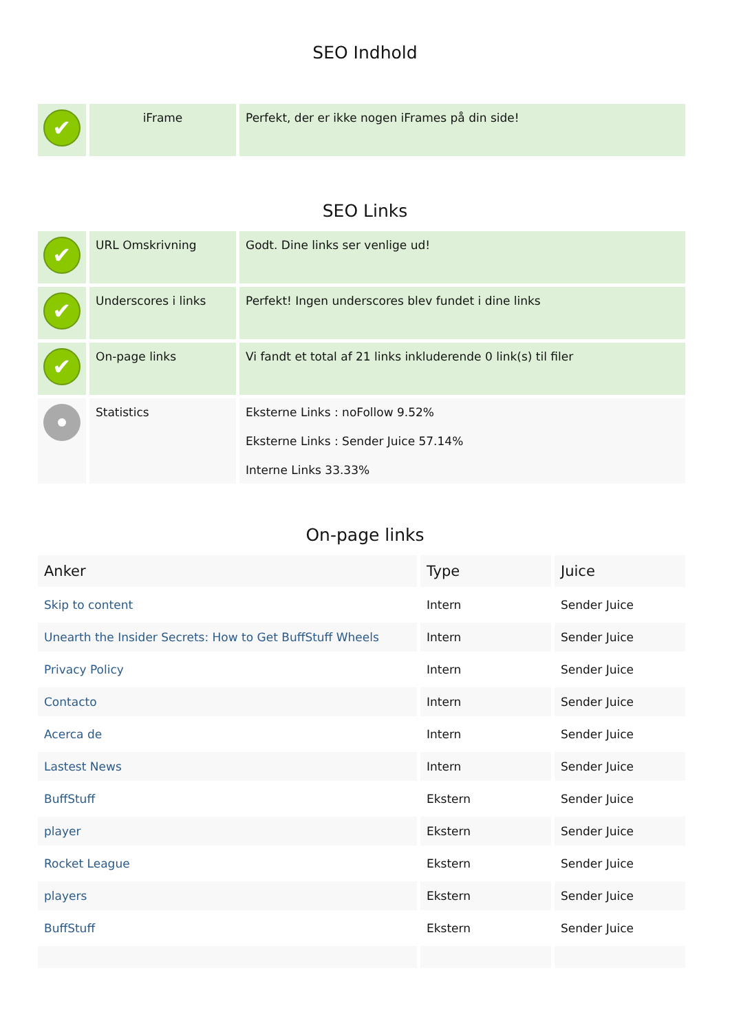SEO Indhold
| ✔ | iFrame | Perfekt, der er ikke nogen iFrames på din side! |
SEO Links
| ✔ | URL Omskrivning | Godt. Dine links ser venlige ud! |
| ✔ | Underscores i links | Perfekt! Ingen underscores blev fundet i dine links |
| ✔ | On-page links | Vi fandt et total af 21 links inkluderende 0 link(s) til filer |
| | Statistics | Eksterne Links : noFollow 9.52% Eksterne Links : Sender Juice 57.14% Interne Links 33.33% |
On-page links
| Anker | Type | Juice |
| --- | --- | --- |
| Skip to content | Intern | Sender Juice |
| Unearth the Insider Secrets: How to Get BuffStuff Wheels | Intern | Sender Juice |
| Privacy Policy | Intern | Sender Juice |
| Contacto | Intern | Sender Juice |
| Acerca de | Intern | Sender Juice |
| Lastest News | Intern | Sender Juice |
| BuffStuff | Ekstern | Sender Juice |
| player | Ekstern | Sender Juice |
| Rocket League | Ekstern | Sender Juice |
| players | Ekstern | Sender Juice |
| BuffStuff | Ekstern | Sender Juice |